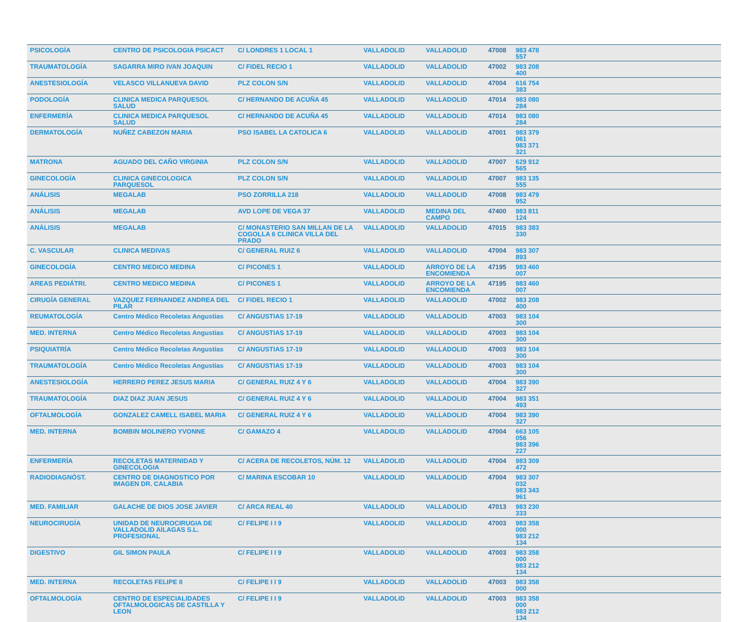| PSICOLOGÍA | CENTRO DE PSICOLOGIA PSICACT | C/ LONDRES 1 LOCAL 1 | VALLADOLID | VALLADOLID | 47008 | 983 478 557 | |
| TRAUMATOLOGÍA | SAGARRA MIRO IVAN JOAQUIN | C/ FIDEL RECIO 1 | VALLADOLID | VALLADOLID | 47002 | 983 208 400 | |
| ANESTESIOLOGÍA | VELASCO VILLANUEVA DAVID | PLZ COLON S/N | VALLADOLID | VALLADOLID | 47004 | 616 754 383 | |
| PODOLOGÍA | CLINICA MEDICA PARQUESOL SALUD | C/ HERNANDO DE ACUÑA 45 | VALLADOLID | VALLADOLID | 47014 | 983 080 284 | |
| ENFERMERÍA | CLINICA MEDICA PARQUESOL SALUD | C/ HERNANDO DE ACUÑA 45 | VALLADOLID | VALLADOLID | 47014 | 983 080 284 | |
| DERMATOLOGÍA | NUÑEZ CABEZON MARIA | PSO ISABEL LA CATOLICA 6 | VALLADOLID | VALLADOLID | 47001 | 983 379 061 983 371 321 | |
| MATRONA | AGUADO DEL CAÑO VIRGINIA | PLZ COLON S/N | VALLADOLID | VALLADOLID | 47007 | 629 912 565 | |
| GINECOLOGÍA | CLINICA GINECOLOGICA PARQUESOL | PLZ COLON S/N | VALLADOLID | VALLADOLID | 47007 | 983 135 555 | |
| ANÁLISIS | MEGALAB | PSO ZORRILLA 218 | VALLADOLID | VALLADOLID | 47008 | 983 479 952 | |
| ANÁLISIS | MEGALAB | AVD LOPE DE VEGA 37 | VALLADOLID | MEDINA DEL CAMPO | 47400 | 983 811 124 | |
| ANÁLISIS | MEGALAB | C/ MONASTERIO SAN MILLAN DE LA COGOLLA 6 CLINICA VILLA DEL PRADO | VALLADOLID | VALLADOLID | 47015 | 983 383 330 | |
| C. VASCULAR | CLINICA MEDIVAS | C/ GENERAL RUIZ 6 | VALLADOLID | VALLADOLID | 47004 | 983 307 893 | |
| GINECOLOGÍA | CENTRO MEDICO MEDINA | C/ PICONES 1 | VALLADOLID | ARROYO DE LA ENCOMIENDA | 47195 | 983 460 007 | |
| AREAS PEDIÁTRI. | CENTRO MEDICO MEDINA | C/ PICONES 1 | VALLADOLID | ARROYO DE LA ENCOMIENDA | 47195 | 983 460 007 | |
| CIRUGÍA GENERAL | VAZQUEZ FERNANDEZ ANDREA DEL PILAR | C/ FIDEL RECIO 1 | VALLADOLID | VALLADOLID | 47002 | 983 208 400 | |
| REUMATOLOGÍA | Centro Médico Recoletas Angustias | C/ ANGUSTIAS 17-19 | VALLADOLID | VALLADOLID | 47003 | 983 104 300 | |
| MED. INTERNA | Centro Médico Recoletas Angustias | C/ ANGUSTIAS 17-19 | VALLADOLID | VALLADOLID | 47003 | 983 104 300 | |
| PSIQUIATRÍA | Centro Médico Recoletas Angustias | C/ ANGUSTIAS 17-19 | VALLADOLID | VALLADOLID | 47003 | 983 104 300 | |
| TRAUMATOLOGÍA | Centro Médico Recoletas Angustias | C/ ANGUSTIAS 17-19 | VALLADOLID | VALLADOLID | 47003 | 983 104 300 | |
| ANESTESIOLOGÍA | HERRERO PEREZ JESUS MARIA | C/ GENERAL RUIZ 4 Y 6 | VALLADOLID | VALLADOLID | 47004 | 983 390 327 | |
| TRAUMATOLOGÍA | DIAZ DIAZ JUAN JESUS | C/ GENERAL RUIZ 4 Y 6 | VALLADOLID | VALLADOLID | 47004 | 983 351 493 | |
| OFTALMOLOGÍA | GONZALEZ CAMELL ISABEL MARIA | C/ GENERAL RUIZ 4 Y 6 | VALLADOLID | VALLADOLID | 47004 | 983 390 327 | |
| MED. INTERNA | BOMBIN MOLINERO YVONNE | C/ GAMAZO 4 | VALLADOLID | VALLADOLID | 47004 | 663 105 056 983 396 227 | |
| ENFERMERÍA | RECOLETAS MATERNIDAD Y GINECOLOGIA | C/ ACERA DE RECOLETOS, NÚM. 12 | VALLADOLID | VALLADOLID | 47004 | 983 309 472 | |
| RADIODIAGNÓST. | CENTRO DE DIAGNOSTICO POR IMAGEN DR. CALABIA | C/ MARINA ESCOBAR 10 | VALLADOLID | VALLADOLID | 47004 | 983 307 032 983 343 961 | |
| MED. FAMILIAR | GALACHE DE DIOS JOSE JAVIER | C/ ARCA REAL 40 | VALLADOLID | VALLADOLID | 47013 | 983 230 333 | |
| NEUROCIRUGÍA | UNIDAD DE NEUROCIRUGIA DE VALLADOLID AILAGAS S.L. PROFESIONAL | C/ FELIPE I I 9 | VALLADOLID | VALLADOLID | 47003 | 983 358 000 983 212 134 | |
| DIGESTIVO | GIL SIMON PAULA | C/ FELIPE I I 9 | VALLADOLID | VALLADOLID | 47003 | 983 358 000 983 212 134 | |
| MED. INTERNA | RECOLETAS FELIPE II | C/ FELIPE I I 9 | VALLADOLID | VALLADOLID | 47003 | 983 358 000 | |
| OFTALMOLOGÍA | CENTRO DE ESPECIALIDADES OFTALMOLOGICAS DE CASTILLA Y LEON | C/ FELIPE I I 9 | VALLADOLID | VALLADOLID | 47003 | 983 358 000 983 212 134 | |